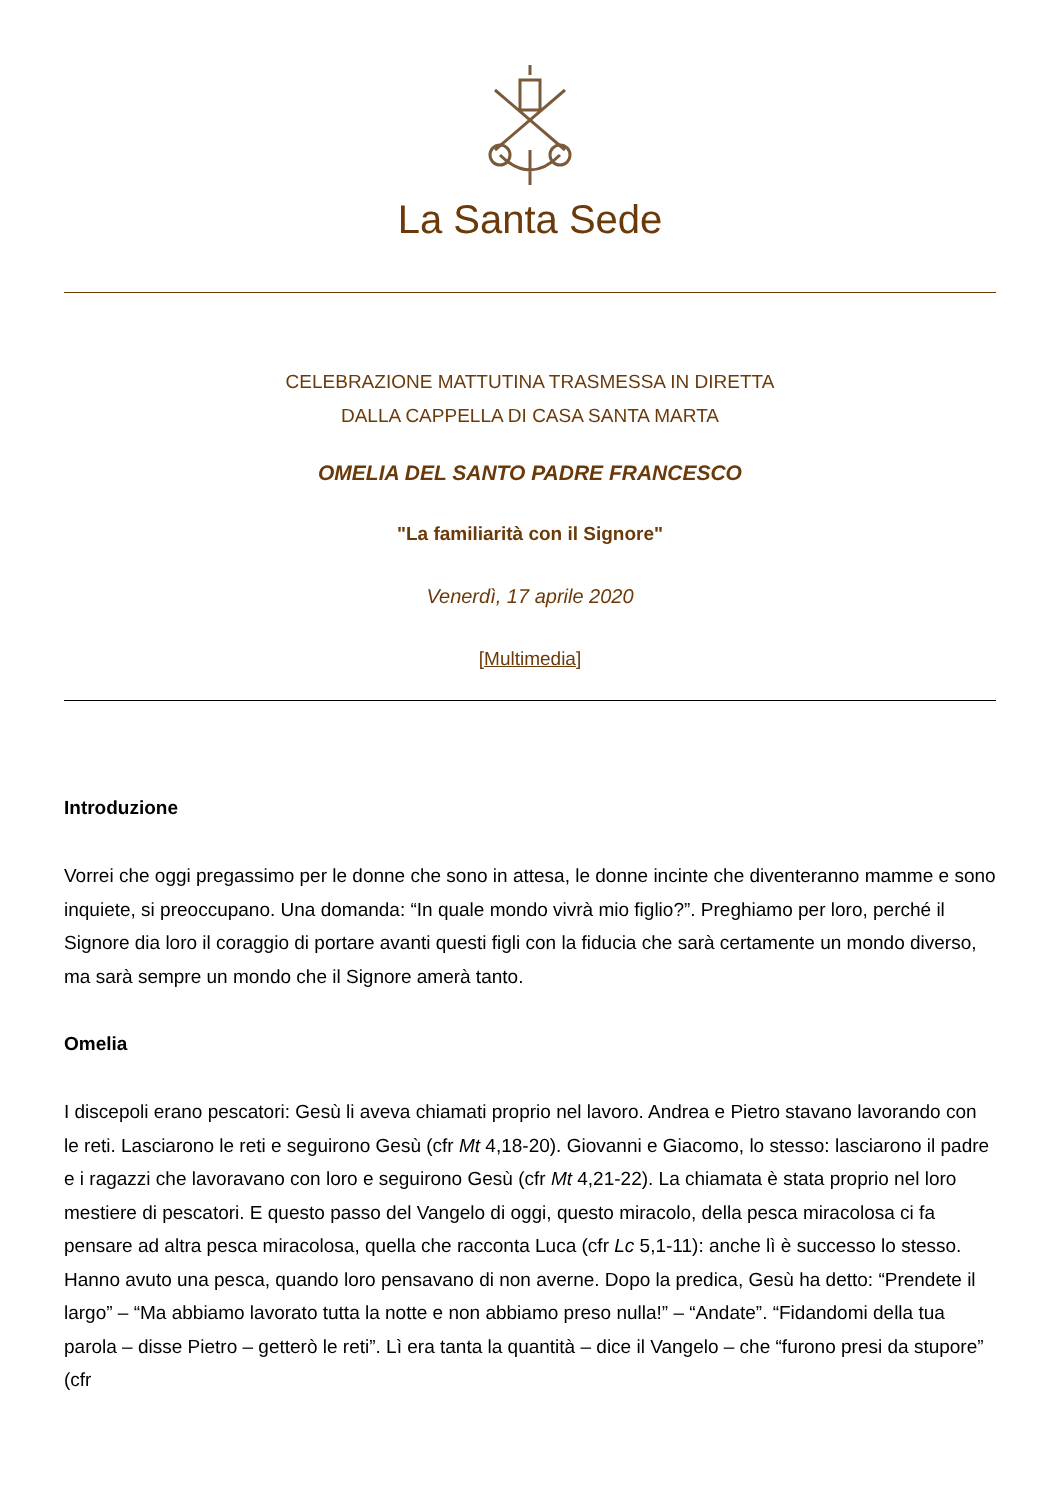La Santa Sede
CELEBRAZIONE MATTUTINA TRASMESSA IN DIRETTA
DALLA CAPPELLA DI CASA SANTA MARTA
OMELIA DEL SANTO PADRE FRANCESCO
"La familiarità con il Signore"
Venerdì, 17 aprile 2020
[Multimedia]
Introduzione
Vorrei che oggi pregassimo per le donne che sono in attesa, le donne incinte che diventeranno mamme e sono inquiete, si preoccupano. Una domanda: “In quale mondo vivrà mio figlio?”. Preghiamo per loro, perché il Signore dia loro il coraggio di portare avanti questi figli con la fiducia che sarà certamente un mondo diverso, ma sarà sempre un mondo che il Signore amerà tanto.
Omelia
I discepoli erano pescatori: Gesù li aveva chiamati proprio nel lavoro. Andrea e Pietro stavano lavorando con le reti. Lasciarono le reti e seguirono Gesù (cfr Mt 4,18-20). Giovanni e Giacomo, lo stesso: lasciarono il padre e i ragazzi che lavoravano con loro e seguirono Gesù (cfr Mt 4,21-22). La chiamata è stata proprio nel loro mestiere di pescatori. E questo passo del Vangelo di oggi, questo miracolo, della pesca miracolosa ci fa pensare ad altra pesca miracolosa, quella che racconta Luca (cfr Lc 5,1-11): anche lì è successo lo stesso. Hanno avuto una pesca, quando loro pensavano di non averne. Dopo la predica, Gesù ha detto: “Prendete il largo” – “Ma abbiamo lavorato tutta la notte e non abbiamo preso nulla!” – “Andate”. “Fidandomi della tua parola – disse Pietro – getterò le reti”. Lì era tanta la quantità – dice il Vangelo – che “furono presi da stupore” (cfr